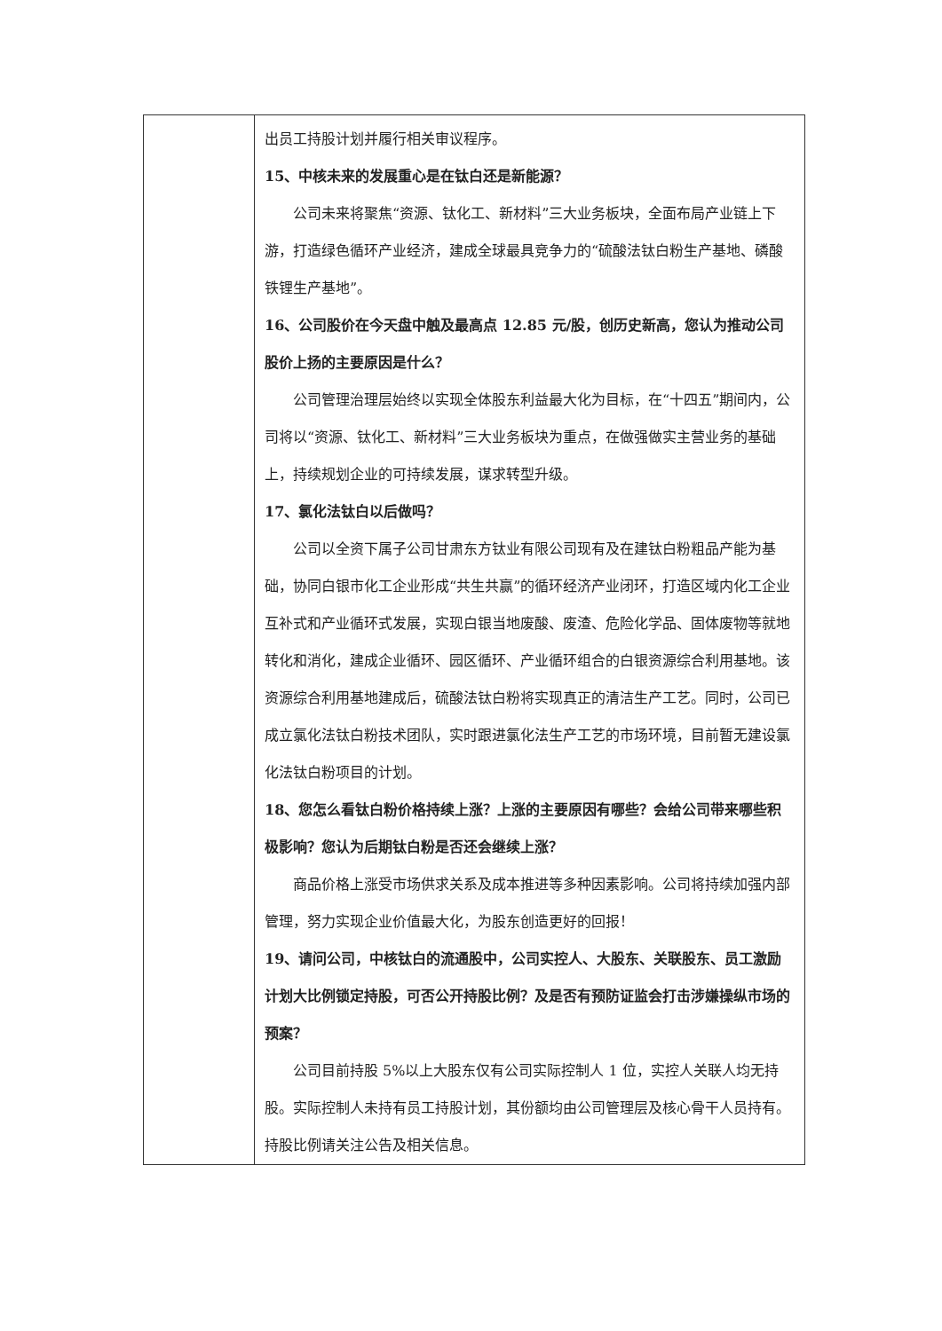| | 出员工持股计划并履行相关审议程序。 15、中核未来的发展重心是在钛白还是新能源？ 公司未来将聚焦“资源、钛化工、新材料”三大业务板块，全面布局产业链上下游，打造绿色循环产业经济，建成全球最具竞争力的“硫酸法钛白粉生产基地、磷酸铁锂生产基地”。 16、公司股价在今天盘中触及最高点 12.85 元/股，创历史新高，您认为推动公司股价上扬的主要原因是什么？ 公司管理治理层始终以实现全体股东利益最大化为目标，在“十四五”期间内，公司将以“资源、钛化工、新材料”三大业务板块为重点，在做强做实主营业务的基础上，持续规划企业的可持续发展，谋求转型升级。 17、氯化法钛白以后做吗？ 公司以全资下属子公司甘肃东方钛业有限公司现有及在建钛白粉粗品产能为基础，协同白银市化工企业形成“共生共赢”的循环经济产业闭环，打造区域内化工企业互补式和产业循环式发展，实现白银当地废酸、废渣、危险化学品、固体废物等就地转化和消化，建成企业循环、园区循环、产业循环组合的白银资源综合利用基地。该资源综合利用基地建成后，硫酸法钛白粉将实现真正的清洁生产工艺。同时，公司已成立氯化法钛白粉技术团队，实时跟进氯化法生产工艺的市场环境，目前暂无建设氯化法钛白粉项目的计划。 18、您怎么看钛白粉价格持续上涨？上涨的主要原因有哪些？会给公司带来哪些积极影响？您认为后期钛白粉是否还会继续上涨？ 商品价格上涨受市场供求关系及成本推进等多种因素影响。公司将持续加强内部管理，努力实现企业价值最大化，为股东创造更好的回报！ 19、请问公司，中核钛白的流通股中，公司实控人、大股东、关联股东、员工激励计划大比例锁定持股，可否公开持股比例？及是否有预防证监会打击涉嫌操纵市场的预案？ 公司目前持股 5%以上大股东仅有公司实际控制人 1 位，实控人关联人均无持股。实际控制人未持有员工持股计划，其份额均由公司管理层及核心骨干人员持有。持股比例请关注公告及相关信息。 |